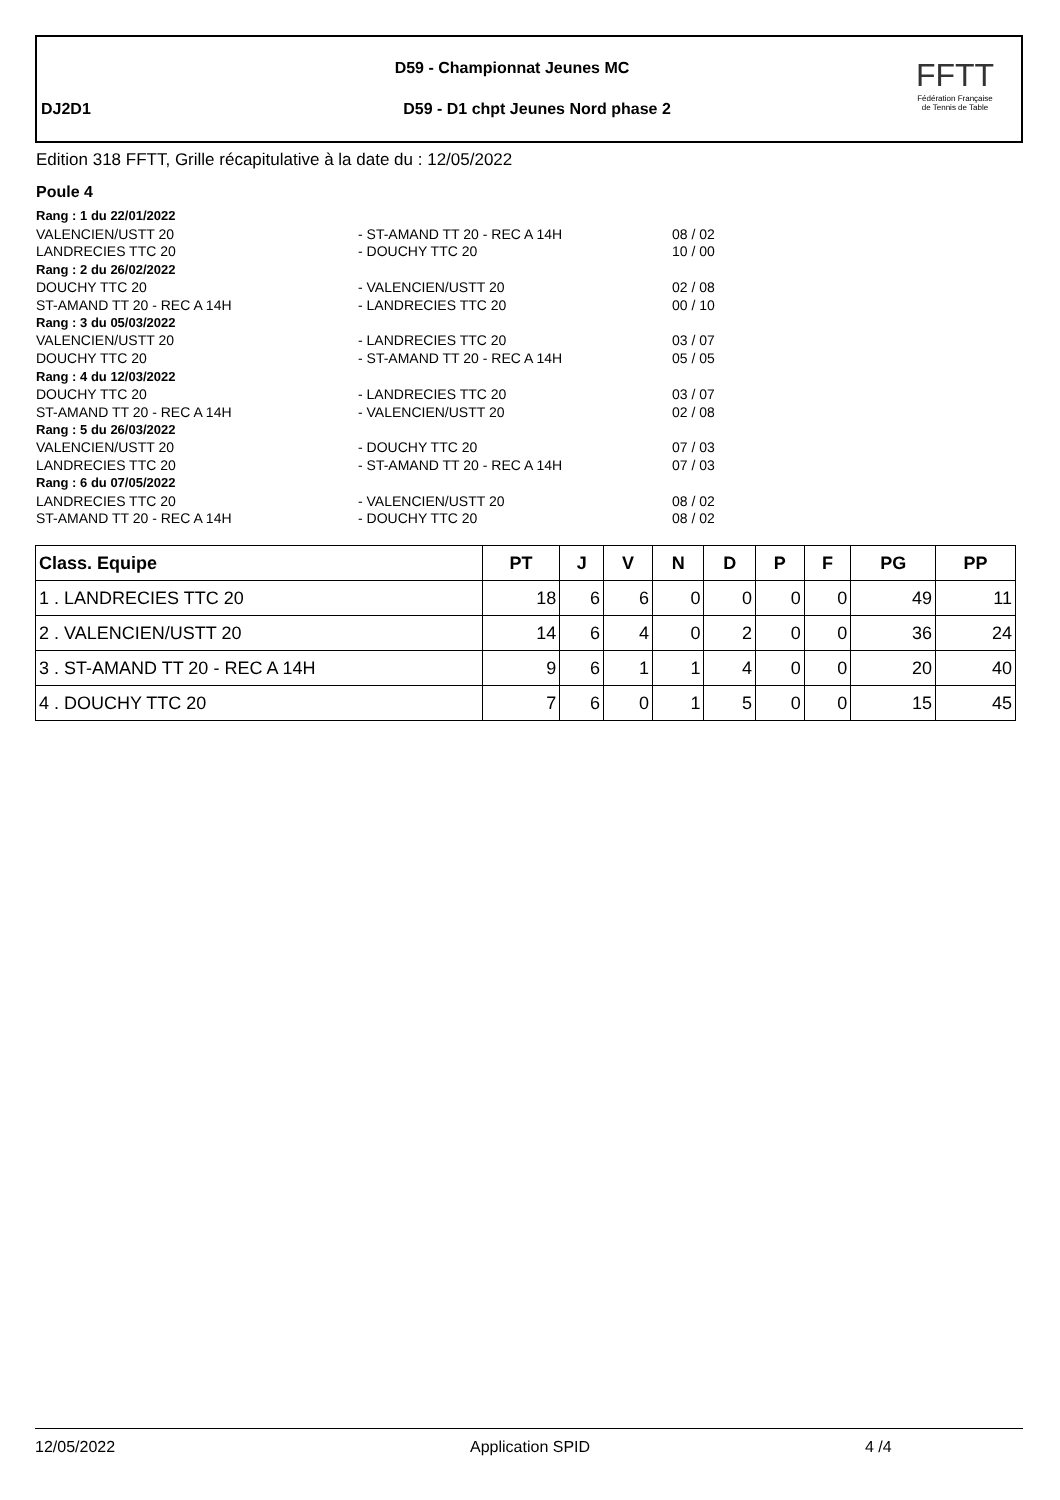D59 - Championnat Jeunes MC
DJ2D1
D59 - D1 chpt Jeunes Nord phase 2
FFTT
Fédération Française
de Tennis de Table
Edition 318 FFTT, Grille récapitulative à la date du : 12/05/2022
Poule 4
| Rang : 1 du 22/01/2022 | | |
| VALENCIEN/USTT 20 | - ST-AMAND TT 20 - REC A 14H | 08 / 02 |
| LANDRECIES TTC 20 | - DOUCHY TTC 20 | 10 / 00 |
| Rang : 2 du 26/02/2022 | | |
| DOUCHY TTC 20 | - VALENCIEN/USTT 20 | 02 / 08 |
| ST-AMAND TT 20 - REC A 14H | - LANDRECIES TTC 20 | 00 / 10 |
| Rang : 3 du 05/03/2022 | | |
| VALENCIEN/USTT 20 | - LANDRECIES TTC 20 | 03 / 07 |
| DOUCHY TTC 20 | - ST-AMAND TT 20 - REC A 14H | 05 / 05 |
| Rang : 4 du 12/03/2022 | | |
| DOUCHY TTC 20 | - LANDRECIES TTC 20 | 03 / 07 |
| ST-AMAND TT 20 - REC A 14H | - VALENCIEN/USTT 20 | 02 / 08 |
| Rang : 5 du 26/03/2022 | | |
| VALENCIEN/USTT 20 | - DOUCHY TTC 20 | 07 / 03 |
| LANDRECIES TTC 20 | - ST-AMAND TT 20 - REC A 14H | 07 / 03 |
| Rang : 6 du 07/05/2022 | | |
| LANDRECIES TTC 20 | - VALENCIEN/USTT 20 | 08 / 02 |
| ST-AMAND TT 20 - REC A 14H | - DOUCHY TTC 20 | 08 / 02 |
| Class. Equipe | PT | J | V | N | D | P | F | PG | PP |
| --- | --- | --- | --- | --- | --- | --- | --- | --- | --- |
| 1 . LANDRECIES TTC 20 | 18 | 6 | 6 | 0 | 0 | 0 | 0 | 49 | 11 |
| 2 . VALENCIEN/USTT 20 | 14 | 6 | 4 | 0 | 2 | 0 | 0 | 36 | 24 |
| 3 . ST-AMAND TT 20 - REC A 14H | 9 | 6 | 1 | 1 | 4 | 0 | 0 | 20 | 40 |
| 4 . DOUCHY TTC 20 | 7 | 6 | 0 | 1 | 5 | 0 | 0 | 15 | 45 |
12/05/2022 Application SPID 4 /4